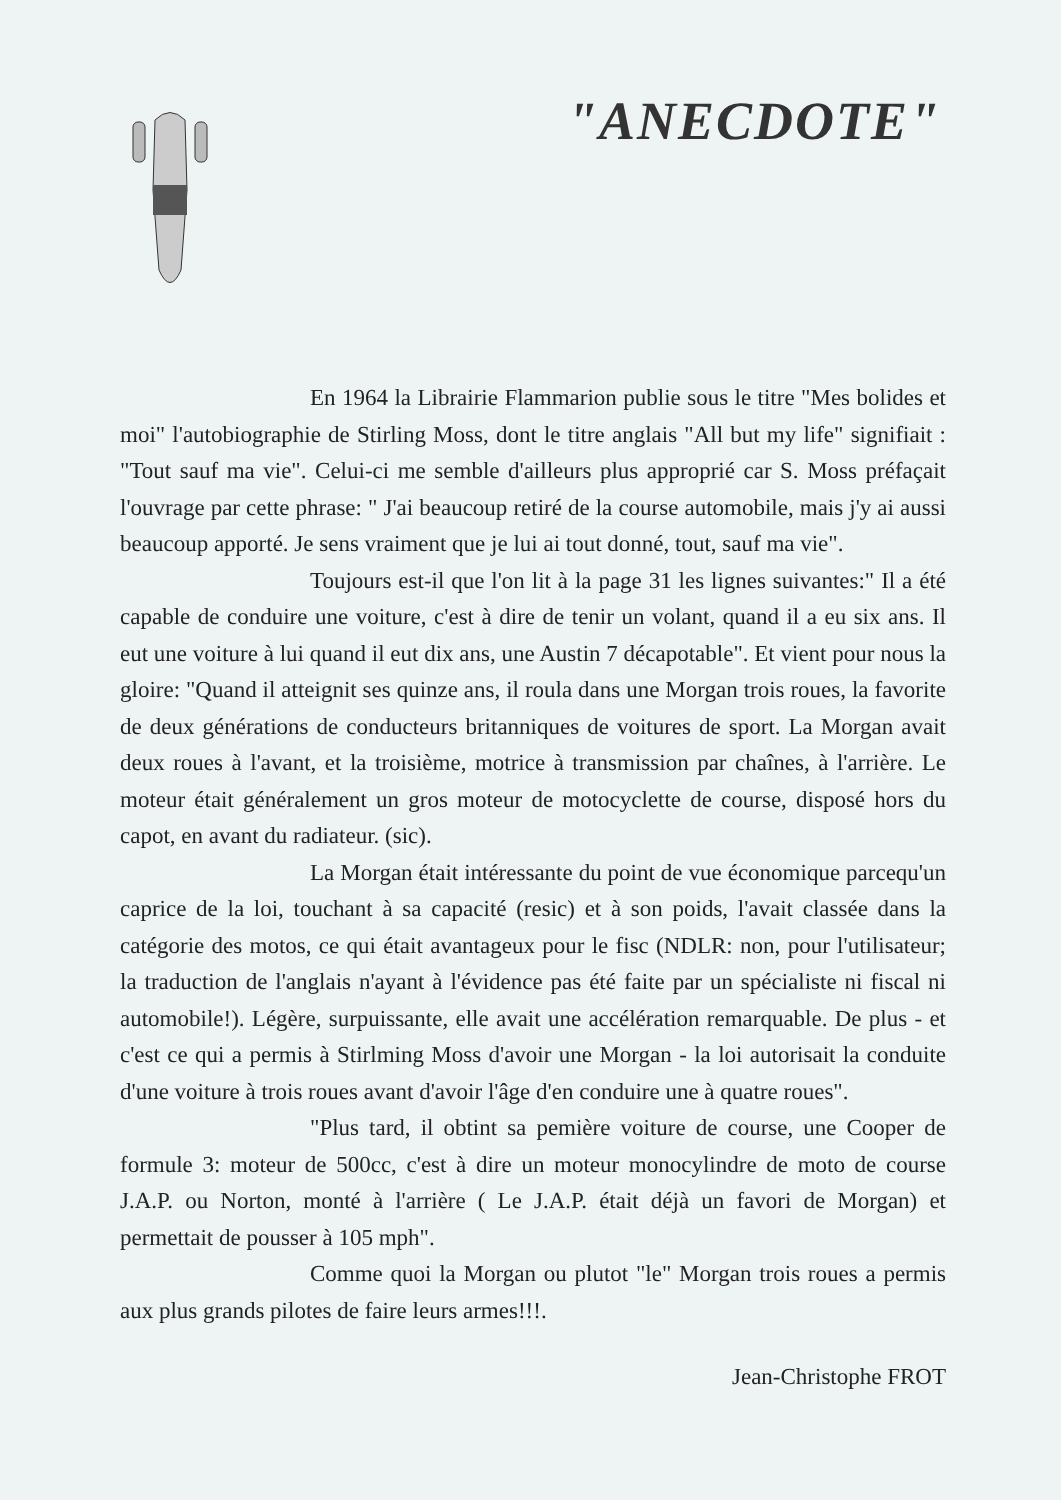"ANECDOTE"
En 1964 la Librairie Flammarion publie sous le titre "Mes bolides et moi" l'autobiographie de Stirling Moss, dont le titre anglais "All but my life" signifiait : "Tout sauf ma vie". Celui-ci me semble d'ailleurs plus approprié car S. Moss préfaçait l'ouvrage par cette phrase: " J'ai beaucoup retiré de la course automobile, mais j'y ai aussi beaucoup apporté. Je sens vraiment que je lui ai tout donné, tout, sauf ma vie".
Toujours est-il que l'on lit à la page 31 les lignes suivantes:" Il a été capable de conduire une voiture, c'est à dire de tenir un volant, quand il a eu six ans. Il eut une voiture à lui quand il eut dix ans, une Austin 7 décapotable". Et vient pour nous la gloire: "Quand il atteignit ses quinze ans, il roula dans une Morgan trois roues, la favorite de deux générations de conducteurs britanniques de voitures de sport. La Morgan avait deux roues à l'avant, et la troisième, motrice à transmission par chaînes, à l'arrière. Le moteur était généralement un gros moteur de motocyclette de course, disposé hors du capot, en avant du radiateur. (sic).
La Morgan était intéressante du point de vue économique parcequ'un caprice de la loi, touchant à sa capacité (resic) et à son poids, l'avait classée dans la catégorie des motos, ce qui était avantageux pour le fisc (NDLR: non, pour l'utilisateur; la traduction de l'anglais n'ayant à l'évidence pas été faite par un spécialiste ni fiscal ni automobile!). Légère, surpuissante, elle avait une accélération remarquable. De plus - et c'est ce qui a permis à Stirlming Moss d'avoir une Morgan - la loi autorisait la conduite d'une voiture à trois roues avant d'avoir l'âge d'en conduire une à quatre roues".
"Plus tard, il obtint sa pemière voiture de course, une Cooper de formule 3: moteur de 500cc, c'est à dire un moteur monocylindre de moto de course J.A.P. ou Norton, monté à l'arrière ( Le J.A.P. était déjà un favori de Morgan) et permettait de pousser à 105 mph".
Comme quoi la Morgan ou plutot "le" Morgan trois roues a permis aux plus grands pilotes de faire leurs armes!!!.
Jean-Christophe FROT